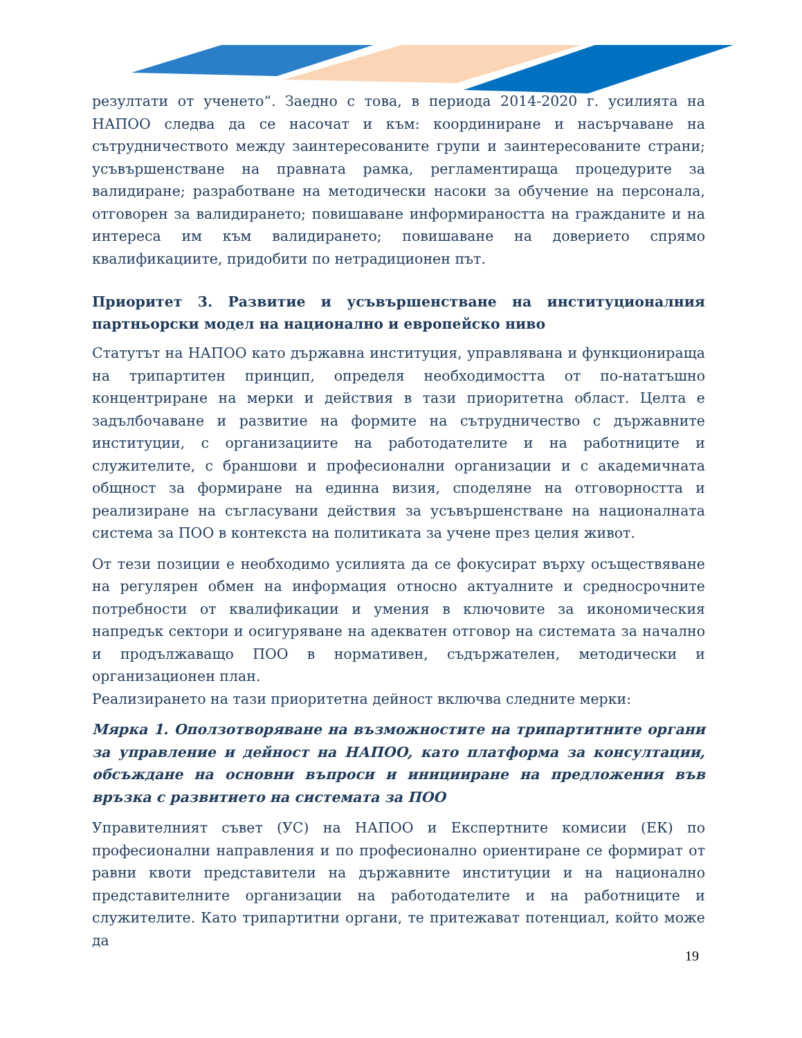резултати от ученето“. Заедно с това, в периода 2014-2020 г. усилията на НАПОО следва да се насочат и към: координиране и насърчаване на сътрудничеството между заинтересованите групи и заинтересованите страни; усъвършенстване на правната рамка, регламентираща процедурите за валидиране; разработване на методически насоки за обучение на персонала, отговорен за валидирането; повишаване информираността на гражданите и на интереса им към валидирането; повишаване на доверието спрямо квалификациите, придобити по нетрадиционен път.
Приоритет 3. Развитие и усъвършенстване на институционалния партньорски модел на национално и европейско ниво
Статутът на НАПОО като държавна институция, управлявана и функционираща на трипартитен принцип, определя необходимостта от по-нататъшно концентриране на мерки и действия в тази приоритетна област. Целта е задълбочаване и развитие на формите на сътрудничество с държавните институции, с организациите на работодателите и на работниците и служителите, с браншови и професионални организации и с академичната общност за формиране на единна визия, споделяне на отговорността и реализиране на съгласувани действия за усъвършенстване на националната система за ПОО в контекста на политиката за учене през целия живот.
От тези позиции е необходимо усилията да се фокусират върху осъществяване на регулярен обмен на информация относно актуалните и средносрочните потребности от квалификации и умения в ключовите за икономическия напредък сектори и осигуряване на адекватен отговор на системата за начално и продължаващо ПОО в нормативен, съдържателен, методически и организационен план.
Реализирането на тази приоритетна дейност включва следните мерки:
Мярка 1. Оползотворяване на възможностите на трипартитните органи за управление и дейност на НАПОО, като платформа за консултации, обсъждане на основни въпроси и иницииране на предложения във връзка с развитието на системата за ПОО
Управителният съвет (УС) на НАПОО и Експертните комисии (ЕК) по професионални направления и по професионално ориентиране се формират от равни квоти представители на държавните институции и на национално представителните организации на работодателите и на работниците и служителите. Като трипартитни органи, те притежават потенциал, който може да
19